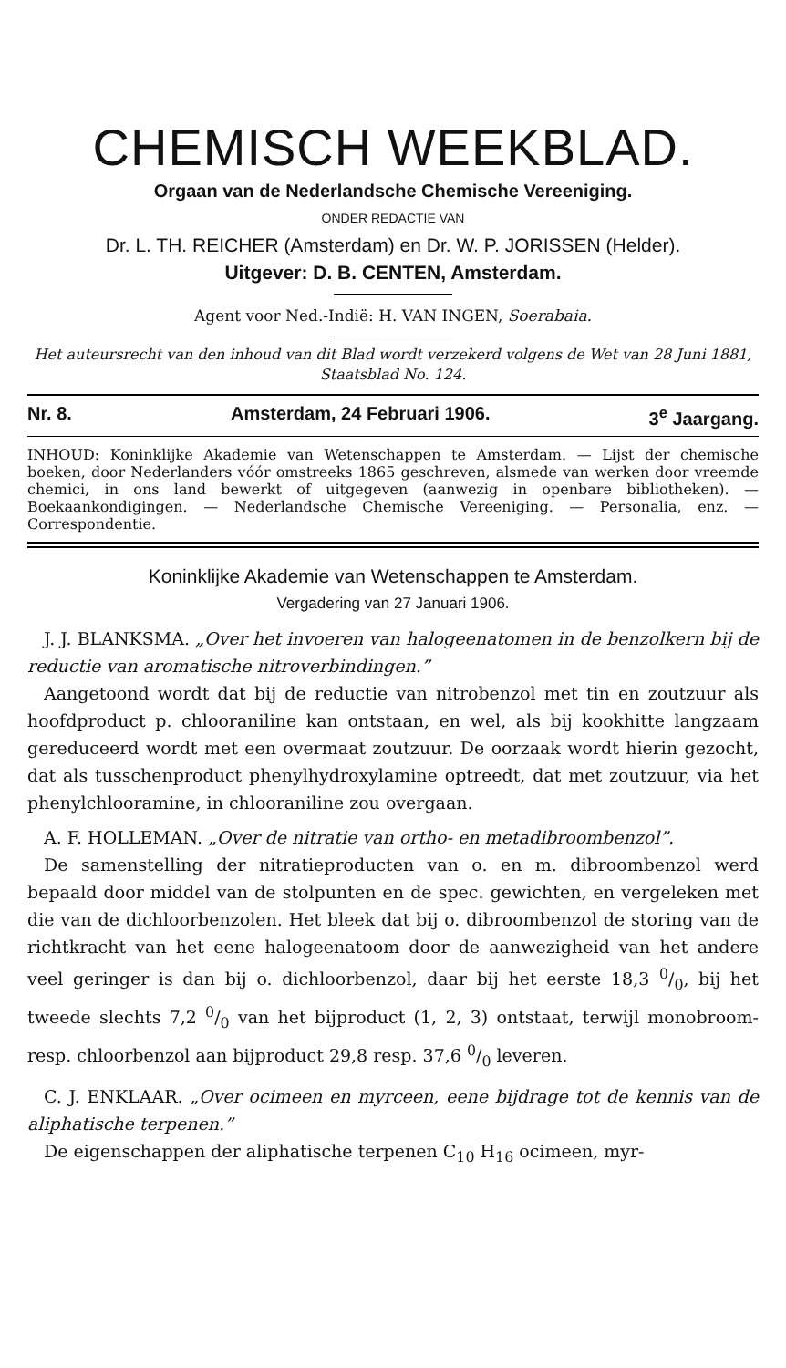CHEMISCH WEEKBLAD.
Orgaan van de Nederlandsche Chemische Vereeniging.
ONDER REDACTIE VAN
Dr. L. TH. REICHER (Amsterdam) en Dr. W. P. JORISSEN (Helder).
Uitgever: D. B. CENTEN, Amsterdam.
Agent voor Ned.-Indië: H. VAN INGEN, Soerabaia.
Het auteursrecht van den inhoud van dit Blad wordt verzekerd volgens de Wet van 28 Juni 1881, Staatsblad No. 124.
Nr. 8. Amsterdam, 24 Februari 1906. 3<sup>e</sup> Jaargang.
INHOUD: Koninklijke Akademie van Wetenschappen te Amsterdam. — Lijst der chemische boeken, door Nederlanders vóór omstreeks 1865 geschreven, alsmede van werken door vreemde chemici, in ons land bewerkt of uitgegeven (aanwezig in openbare bibliotheken). — Boekaankondigingen. — Nederlandsche Chemische Vereeniging. — Personalia, enz. — Correspondentie.
Koninklijke Akademie van Wetenschappen te Amsterdam.
Vergadering van 27 Januari 1906.
J. J. BLANKSMA. „Over het invoeren van halogeenatomen in de benzolkern bij de reductie van aromatische nitroverbindingen.”
Aangetoond wordt dat bij de reductie van nitrobenzol met tin en zoutzuur als hoofdproduct p. chlooraniline kan ontstaan, en wel, als bij kookhitte langzaam gereduceerd wordt met een overmaat zoutzuur. De oorzaak wordt hierin gezocht, dat als tusschenproduct phenylhydroxylamine optreedt, dat met zoutzuur, via het phenylchlooramine, in chlooraniline zou overgaan.
A. F. HOLLEMAN. „Over de nitratie van ortho- en metadibroombenzol”.
De samenstelling der nitratieproducten van o. en m. dibroombenzol werd bepaald door middel van de stolpunten en de spec. gewichten, en vergeleken met die van de dichloorbenzolen. Het bleek dat bij o. dibroombenzol de storing van de richtkracht van het eene halogeenatoom door de aanwezigheid van het andere veel geringer is dan bij o. dichloorbenzol, daar bij het eerste 18,3 0/0, bij het tweede slechts 7,2 0/0 van het bijproduct (1, 2, 3) ontstaat, terwijl monobroom- resp. chloorbenzol aan bijproduct 29,8 resp. 37,6 0/0 leveren.
C. J. ENKLAAR. „Over ocimeen en myrceen, eene bijdrage tot de kennis van de aliphatische terpenen.”
De eigenschappen der aliphatische terpenen C<sub>10</sub> H<sub>16</sub> ocimeen, myr-